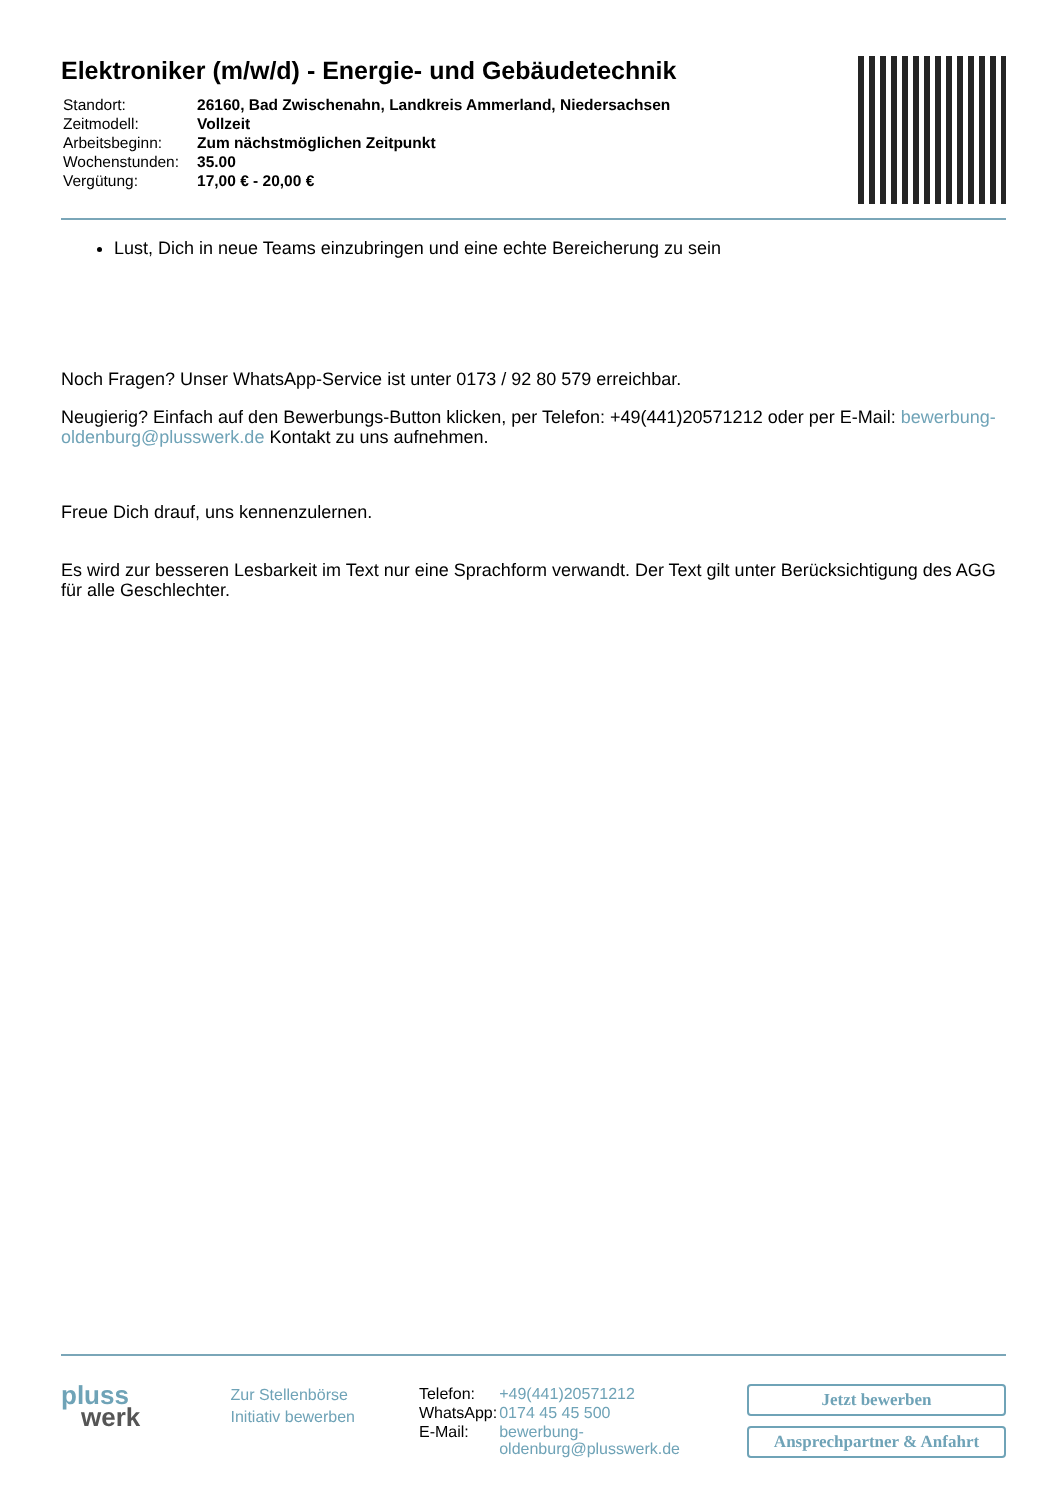Elektroniker (m/w/d) - Energie- und Gebäudetechnik
| Standort: | 26160, Bad Zwischenahn, Landkreis Ammerland, Niedersachsen |
| Zeitmodell: | Vollzeit |
| Arbeitsbeginn: | Zum nächstmöglichen Zeitpunkt |
| Wochenstunden: | 35.00 |
| Vergütung: | 17,00 € - 20,00 € |
Lust, Dich in neue Teams einzubringen und eine echte Bereicherung zu sein
Noch Fragen? Unser WhatsApp-Service ist unter 0173 / 92 80 579 erreichbar.
Neugierig? Einfach auf den Bewerbungs-Button klicken, per Telefon: +49(441)20571212 oder per E-Mail: bewerbung-oldenburg@plusswerk.de Kontakt zu uns aufnehmen.
Freue Dich drauf, uns kennenzulernen.
Es wird zur besseren Lesbarkeit im Text nur eine Sprachform verwandt. Der Text gilt unter Berücksichtigung des AGG für alle Geschlechter.
pluss
werk
Zur Stellenbörse
Initiativ bewerben
| Telefon: | +49(441)20571212 |
| WhatsApp: | 0174 45 45 500 |
| E-Mail: | bewerbung-oldenburg@plusswerk.de |
Jetzt bewerben
Ansprechpartner & Anfahrt